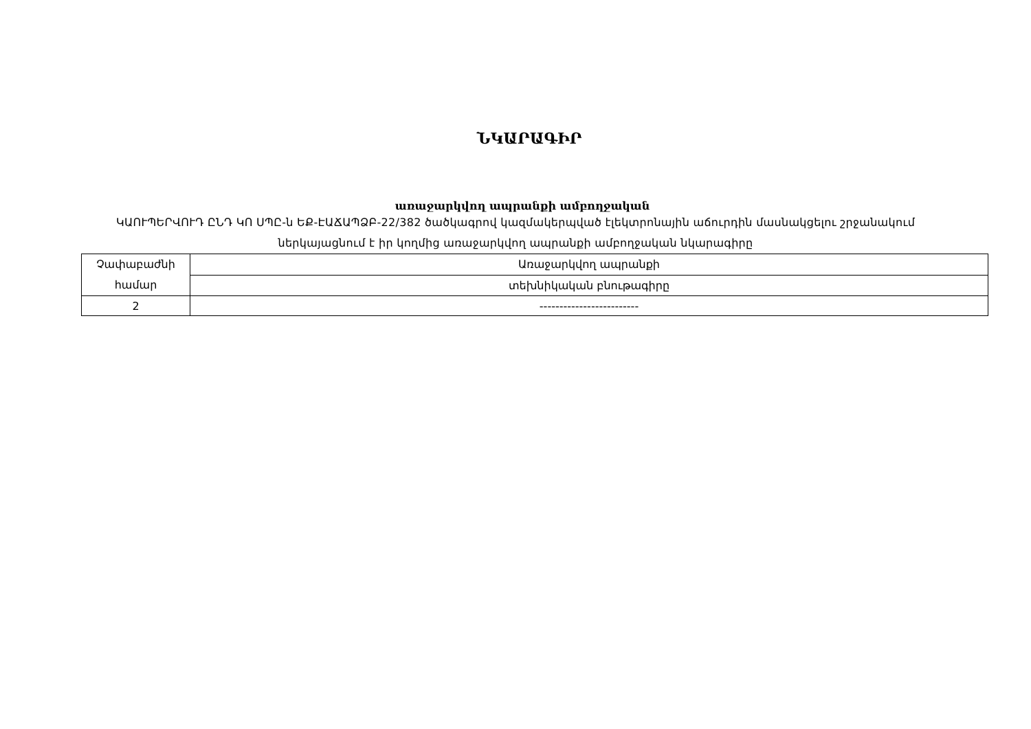ՆԿԱՐԱԳԻՐ
առաջարկվող ապրանքի ամբողջական
ԿԱՈՒՊԵՐՎՈՒԴ ԸՆԴ ԿՈ ՍՊԸ-ն ԵՔ-ԷԱՃԱՊՁԲ-22/382 ծածկագրով կազմակերպված էլեկտրոնային աճուրդին մասնակցելու շրջանակում ներկայացնում է իր կողմից առաջարկվող ապրանքի ամբողջական նկարագիրը
| Չափաբաժնի համար | Առաջարկվող ապրանքի |
| | տեխնիկական բնութագիրը |
| 2 | ------------------------- |